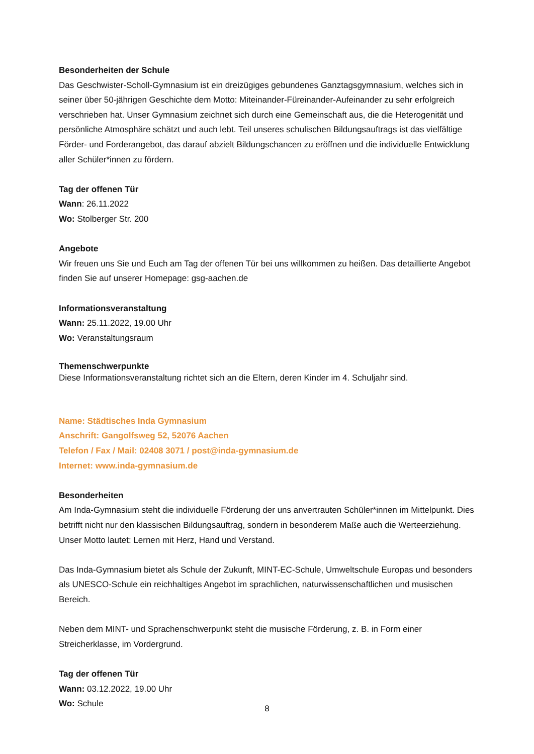Besonderheiten der Schule
Das Geschwister-Scholl-Gymnasium ist ein dreizügiges gebundenes Ganztagsgymnasium, welches sich in seiner über 50-jährigen Geschichte dem Motto: Miteinander-Füreinander-Aufeinander zu sehr erfolgreich verschrieben hat. Unser Gymnasium zeichnet sich durch eine Gemeinschaft aus, die die Heterogenität und persönliche Atmosphäre schätzt und auch lebt. Teil unseres schulischen Bildungsauftrags ist das vielfältige Förder- und Forderangebot, das darauf abzielt Bildungschancen zu eröffnen und die individuelle Entwicklung aller Schüler*innen zu fördern.
Tag der offenen Tür
Wann: 26.11.2022
Wo: Stolberger Str. 200
Angebote
Wir freuen uns Sie und Euch am Tag der offenen Tür bei uns willkommen zu heißen. Das detaillierte Angebot finden Sie auf unserer Homepage: gsg-aachen.de
Informationsveranstaltung
Wann: 25.11.2022, 19.00 Uhr
Wo: Veranstaltungsraum
Themenschwerpunkte
Diese Informationsveranstaltung richtet sich an die Eltern, deren Kinder im 4. Schuljahr sind.
Name: Städtisches Inda Gymnasium
Anschrift: Gangolfsweg 52, 52076 Aachen
Telefon / Fax / Mail: 02408 3071 / post@inda-gymnasium.de
Internet: www.inda-gymnasium.de
Besonderheiten
Am Inda-Gymnasium steht die individuelle Förderung der uns anvertrauten Schüler*innen im Mittelpunkt. Dies betrifft nicht nur den klassischen Bildungsauftrag, sondern in besonderem Maße auch die Werteerziehung. Unser Motto lautet: Lernen mit Herz, Hand und Verstand.
Das Inda-Gymnasium bietet als Schule der Zukunft, MINT-EC-Schule, Umweltschule Europas und besonders als UNESCO-Schule ein reichhaltiges Angebot im sprachlichen, naturwissenschaftlichen und musischen Bereich.
Neben dem MINT- und Sprachenschwerpunkt steht die musische Förderung, z. B. in Form einer Streicherklasse, im Vordergrund.
Tag der offenen Tür
Wann: 03.12.2022, 19.00 Uhr
Wo: Schule
8